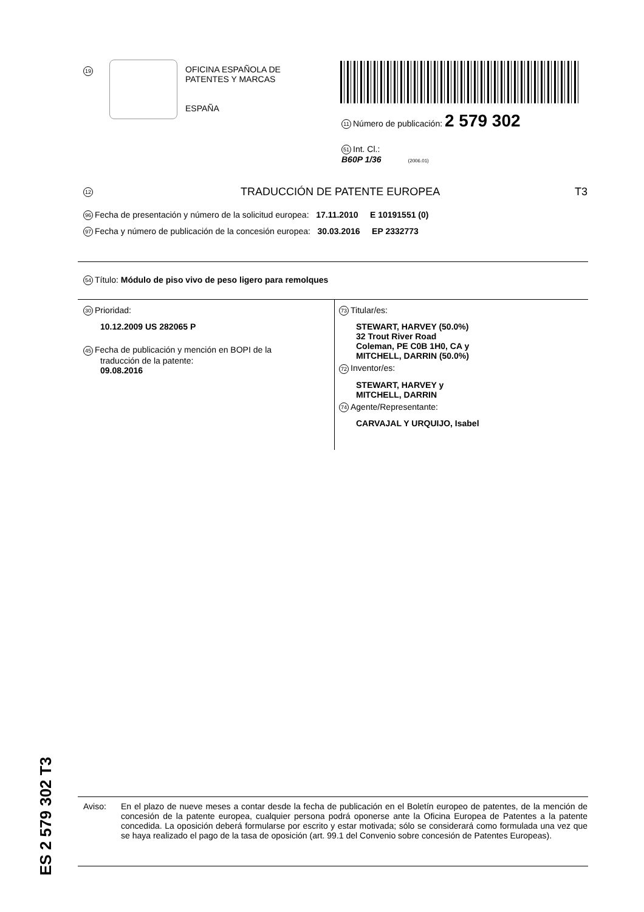19
OFICINA ESPAÑOLA DE
PATENTES Y MARCAS
ESPAÑA
11 Número de publicación: 2 579 302
51 Int. Cl.:
B60P 1/36 (2006.01)
12 TRADUCCIÓN DE PATENTE EUROPEA T3
96 Fecha de presentación y número de la solicitud europea: 17.11.2010 E 10191551 (0)
97 Fecha y número de publicación de la concesión europea: 30.03.2016 EP 2332773
54 Título: Módulo de piso vivo de peso ligero para remolques
30 Prioridad:
10.12.2009 US 282065 P
45 Fecha de publicación y mención en BOPI de la
traducción de la patente:
09.08.2016
73 Titular/es:
STEWART, HARVEY (50.0%)
32 Trout River Road
Coleman, PE C0B 1H0, CA y
MITCHELL, DARRIN (50.0%)
72 Inventor/es:
STEWART, HARVEY y
MITCHELL, DARRIN
74 Agente/Representante:
CARVAJAL Y URQUIJO, Isabel
ES 2 579 302 T3
Aviso: En el plazo de nueve meses a contar desde la fecha de publicación en el Boletín europeo de patentes, de la mención de concesión de la patente europea, cualquier persona podrá oponerse ante la Oficina Europea de Patentes a la patente concedida. La oposición deberá formularse por escrito y estar motivada; sólo se considerará como formulada una vez que se haya realizado el pago de la tasa de oposición (art. 99.1 del Convenio sobre concesión de Patentes Europeas).